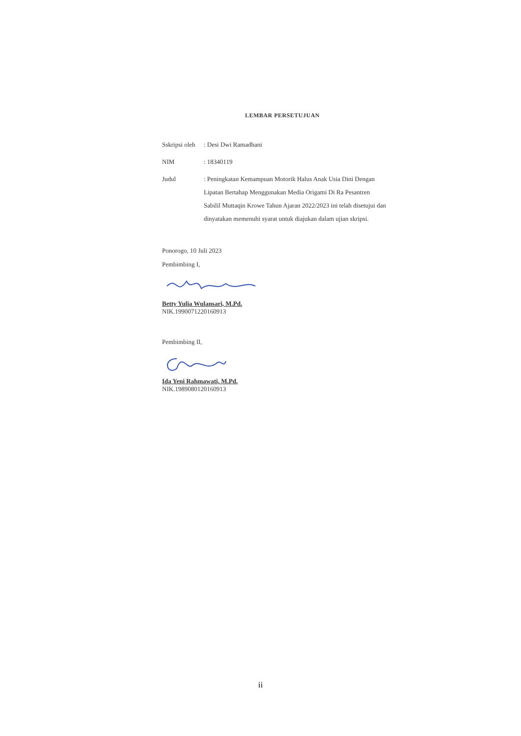LEMBAR PERSETUJUAN
| Sskripsi oleh | : Desi Dwi Ramadhani |
| NIM | : 18340119 |
| Judul | : Peningkatan Kemampuan Motorik Halus Anak Usia Dini Dengan Lipatan Bertahap Menggunakan Media Origami Di Ra Pesantren Sabilil Muttaqin Krowe Tahun Ajaran 2022/2023 ini telah disetujui dan dinyatakan memenuhi syarat untuk diajukan dalam ujian skripsi. |
Ponorogo, 10 Juli 2023
Pembimbing I,
Betty Yulia Wulansari, M.Pd.
NIK.1990071220160913
Pembimbing II,
Ida Yeni Rahmawati, M.Pd.
NIK.1989080120160913
ii